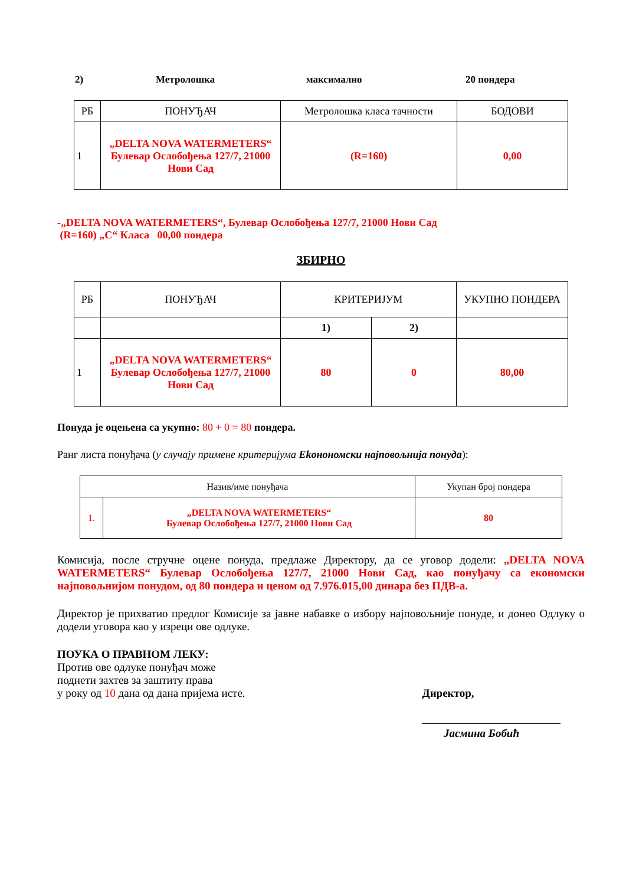2) Метролошка максимално 20 пондера
| РБ | ПОНУЂАЧ | Метролошка класа тачности | БОДОВИ |
| 1 | „DELTA NOVA WATERMETERS“ Булевар Ослобођења 127/7, 21000 Нови Сад | (R=160) | 0,00 |
-„DELTA NOVA WATERMETERS“, Булевар Ослобођења 127/7, 21000 Нови Сад
(R=160) „C“ Класа 00,00 пондера
ЗБИРНО
| РБ | ПОНУЂАЧ | КРИТЕРИЈУМ | | УКУПНО ПОНДЕРА |
| | | 1) | 2) | |
| 1 | „DELTA NOVA WATERMETERS“ Булевар Ослобођења 127/7, 21000 Нови Сад | 80 | 0 | 80,00 |
Понуда је оцењена са укупно: 80 + 0 = 80 пондера.
Ранг листа понуђача (у случају примене критеријума Ekонономски најповољнија понуда):
| Назив/име понуђача | | Укупан број пондера |
| 1. | „DELTA NOVA WATERMETERS“ Булевар Ослобођења 127/7, 21000 Нови Сад | 80 |
Комисија, после стручне оцене понуда, предлаже Директору, да се уговор додели: „DELTA NOVA WATERMETERS“ Булевар Ослобођења 127/7, 21000 Нови Сад, као понуђачу са економски најповољнијом понудом, од 80 пондера и ценом од 7.976.015,00 динара без ПДВ-а.
Директор је прихватио предлог Комисије за јавне набавке о избору најповољније понуде, и донео Одлуку о додели уговора као у изреци ове одлуке.
ПОУКА О ПРАВНОМ ЛЕКУ:
Против ове одлуке понуђач може
поднети захтев за заштиту права
у року од 10 дана од дана пријема исте. Директор,
Јасмина Бобић